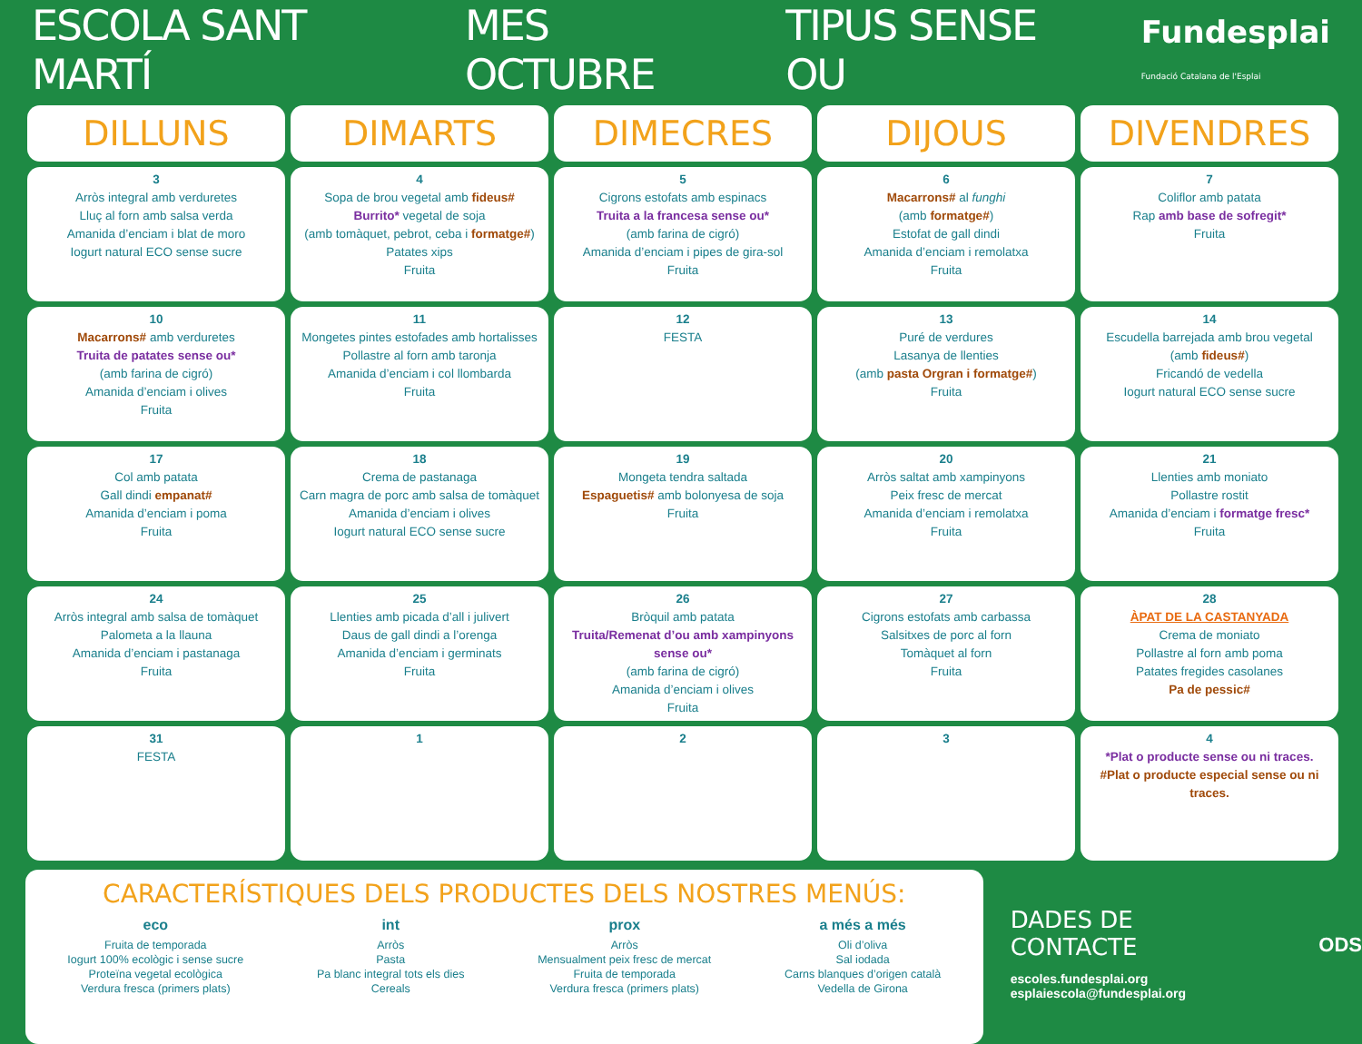ESCOLA SANT MARTÍ MES OCTUBRE TIPUS SENSE OU Fundesplai
Fundació Catalana de l'Esplai
| DILLUNS | DIMARTS | DIMECRES | DIJOUS | DIVENDRES |
| --- | --- | --- | --- | --- |
| 3 Arròs integral amb verduretes Lluç al forn amb salsa verda Amanida d’enciam i blat de moro Iogurt natural ECO sense sucre | 4 Sopa de brou vegetal amb fideus# Burrito* vegetal de soja (amb tomàquet, pebrot, ceba i formatge# ) Patates xips Fruita | 5 Cigrons estofats amb espinacs Truita a la francesa sense ou* (amb farina de cigró) Amanida d’enciam i pipes de gira-sol Fruita | 6 Macarrons# al funghi (amb formatge# ) Estofat de gall dindi Amanida d’enciam i remolatxa Fruita | 7 Coliflor amb patata Rap amb base de sofregit* Fruita |
| 10 Macarrons# amb verduretes Truita de patates sense ou* (amb farina de cigró) Amanida d’enciam i olives Fruita | 11 Mongetes pintes estofades amb hortalisses Pollastre al forn amb taronja Amanida d’enciam i col llombarda Fruita | 12 FESTA | 13 Puré de verdures Lasanya de llenties (amb pasta Orgran i formatge# ) Fruita | 14 Escudella barrejada amb brou vegetal (amb fideus# ) Fricandó de vedella Iogurt natural ECO sense sucre |
| 17 Col amb patata Gall dindi empanat# Amanida d’enciam i poma Fruita | 18 Crema de pastanaga Carn magra de porc amb salsa de tomàquet Amanida d’enciam i olives Iogurt natural ECO sense sucre | 19 Mongeta tendra saltada Espaguetis# amb bolonyesa de soja Fruita | 20 Arròs saltat amb xampinyons Peix fresc de mercat Amanida d’enciam i remolatxa Fruita | 21 Llenties amb moniato Pollastre rostit Amanida d’enciam i formatge fresc* Fruita |
| 24 Arròs integral amb salsa de tomàquet Palometa a la llauna Amanida d’enciam i pastanaga Fruita | 25 Llenties amb picada d’all i julivert Daus de gall dindi a l’orenga Amanida d’enciam i germinats Fruita | 26 Bròquil amb patata Truita/Remenat d’ou amb xampinyons sense ou* (amb farina de cigró) Amanida d’enciam i olives Fruita | 27 Cigrons estofats amb carbassa Salsitxes de porc al forn Tomàquet al forn Fruita | 28 ÀPAT DE LA CASTANYADA Crema de moniato Pollastre al forn amb poma Patates fregides casolanes Pa de pessic# |
| 31 FESTA | 1 | 2 | 3 | 4 *Plat o producte sense ou ni traces. #Plat o producte especial sense ou ni traces. |
CARACTERÍSTIQUES DELS PRODUCTES DELS NOSTRES MENÚS:
eco
Fruita de temporada
Iogurt 100% ecològic i sense sucre
Proteïna vegetal ecològica
Verdura fresca (primers plats)
int
Arròs
Pasta
Pa blanc integral tots els dies
Cereals
prox
Arròs
Mensualment peix fresc de mercat
Fruita de temporada
Verdura fresca (primers plats)
a més a més
Oli d’oliva
Sal iodada
Carns blanques d’origen català
Vedella de Girona
DADES DE CONTACTE
escoles.fundesplai.org
esplaiescola@fundesplai.org
ODS
Elaborat per dietistes-nutricionistes col·legiats Dissenyat per Nerea Cano